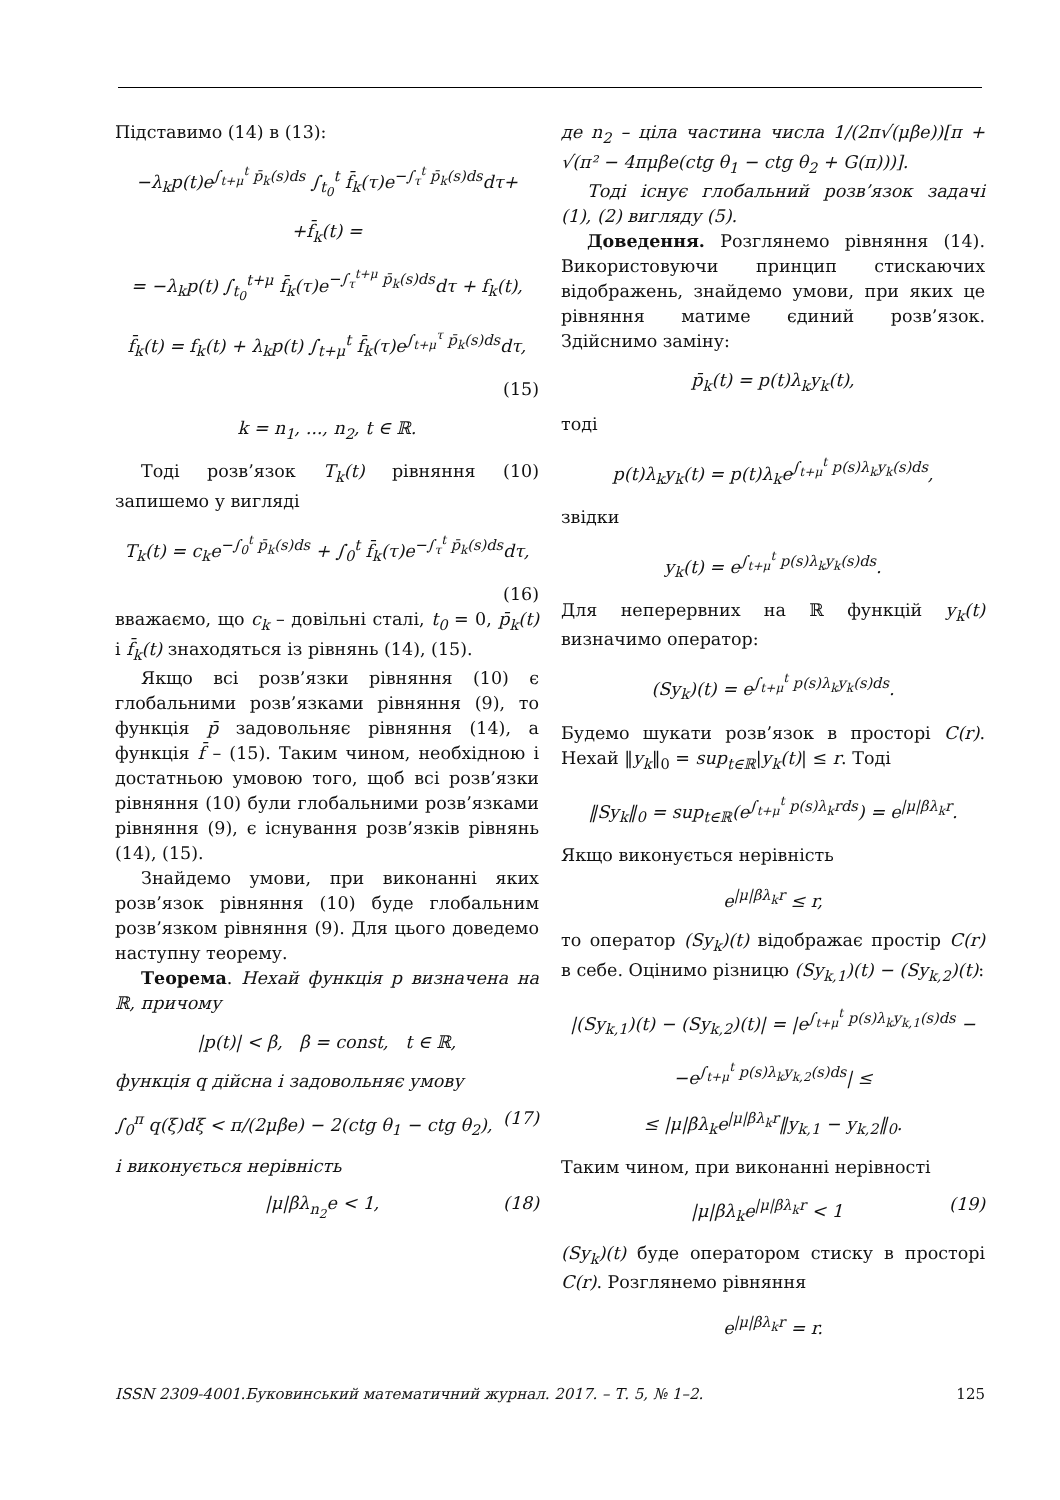Підставимо (14) в (13):
−λ<sub>k</sub>p(t)e<sup>∫<sub>t+μ</sub><sup>t</sup> p̄<sub>k</sub>(s)ds</sup> ∫<sub>t<sub>0</sub></sub><sup>t</sup> f̄<sub>k</sub>(τ)e<sup>−∫<sub>τ</sub><sup>t</sup> p̄<sub>k</sub>(s)ds</sup>dτ+
+f̄<sub>k</sub>(t) =
= −λ<sub>k</sub>p(t) ∫<sub>t<sub>0</sub></sub><sup>t+μ</sup> f̄<sub>k</sub>(τ)e<sup>−∫<sub>τ</sub><sup>t+μ</sup> p̄<sub>k</sub>(s)ds</sup>dτ + f<sub>k</sub>(t),
f̄<sub>k</sub>(t) = f<sub>k</sub>(t) + λ<sub>k</sub>p(t) ∫<sub>t+μ</sub><sup>t</sup> f̄<sub>k</sub>(τ)e<sup>∫<sub>t+μ</sub><sup>τ</sup> p̄<sub>k</sub>(s)ds</sup>dτ,
(15)
k = n<sub>1</sub>, ..., n<sub>2</sub>, t ∈ ℝ.
Тоді розв’язок T<sub>k</sub>(t) рівняння (10) запишемо у вигляді
T<sub>k</sub>(t) = c<sub>k</sub>e<sup>−∫<sub>0</sub><sup>t</sup> p̄<sub>k</sub>(s)ds</sup> + ∫<sub>0</sub><sup>t</sup> f̄<sub>k</sub>(τ)e<sup>−∫<sub>τ</sub><sup>t</sup> p̄<sub>k</sub>(s)ds</sup>dτ,
(16)
вважаємо, що c<sub>k</sub> – довільні сталі, t<sub>0</sub> = 0, p̄<sub>k</sub>(t) і f̄<sub>k</sub>(t) знаходяться із рівнянь (14), (15).
Якщо всі розв’язки рівняння (10) є глобальними розв’язками рівняння (9), то функція p̄ задовольняє рівняння (14), а функція f̄ – (15). Таким чином, необхідною і достатньою умовою того, щоб всі розв’язки рівняння (10) були глобальними розв’язками рівняння (9), є існування розв’язків рівнянь (14), (15).
Знайдемо умови, при виконанні яких розв’язок рівняння (10) буде глобальним розв’язком рівняння (9). Для цього доведемо наступну теорему.
Теорема. Нехай функція p визначена на ℝ, причому
|p(t)| < β, β = const, t ∈ ℝ,
функція q дійсна і задовольняє умову
∫<sub>0</sub><sup>π</sup> q(ξ)dξ < π/(2μβe) − 2(ctg θ<sub>1</sub> − ctg θ<sub>2</sub>), (17)
і виконується нерівність
|μ|βλ<sub>n<sub>2</sub></sub>e < 1, (18)
де n<sub>2</sub> – ціла частина числа 1/(2π√(μβe))[π + √(π² − 4πμβe(ctg θ<sub>1</sub> − ctg θ<sub>2</sub> + G(π)))].
Тоді існує глобальний розв’язок задачі (1), (2) вигляду (5).
Доведення. Розглянемо рівняння (14). Використовуючи принцип стискаючих відображень, знайдемо умови, при яких це рівняння матиме єдиний розв’язок. Здійснимо заміну:
p̄<sub>k</sub>(t) = p(t)λ<sub>k</sub>y<sub>k</sub>(t),
тоді
p(t)λ<sub>k</sub>y<sub>k</sub>(t) = p(t)λ<sub>k</sub>e<sup>∫<sub>t+μ</sub><sup>t</sup> p(s)λ<sub>k</sub>y<sub>k</sub>(s)ds</sup>,
звідки
y<sub>k</sub>(t) = e<sup>∫<sub>t+μ</sub><sup>t</sup> p(s)λ<sub>k</sub>y<sub>k</sub>(s)ds</sup>.
Для неперервних на ℝ функцій y<sub>k</sub>(t) визначимо оператор:
(Sy<sub>k</sub>)(t) = e<sup>∫<sub>t+μ</sub><sup>t</sup> p(s)λ<sub>k</sub>y<sub>k</sub>(s)ds</sup>.
Будемо шукати розв’язок в просторі C(r). Нехай ‖y<sub>k</sub>‖<sub>0</sub> = sup<sub>t∈ℝ</sub>|y<sub>k</sub>(t)| ≤ r. Тоді
‖Sy<sub>k</sub>‖<sub>0</sub> = sup<sub>t∈ℝ</sub>(e<sup>∫<sub>t+μ</sub><sup>t</sup> p(s)λ<sub>k</sub>rds</sup>) = e<sup>|μ|βλ<sub>k</sub>r</sup>.
Якщо виконується нерівність
e<sup>|μ|βλ<sub>k</sub>r</sup> ≤ r,
то оператор (Sy<sub>k</sub>)(t) відображає простір C(r) в себе. Оцінимо різницю (Sy<sub>k,1</sub>)(t) − (Sy<sub>k,2</sub>)(t):
|(Sy<sub>k,1</sub>)(t) − (Sy<sub>k,2</sub>)(t)| = |e<sup>∫<sub>t+μ</sub><sup>t</sup> p(s)λ<sub>k</sub>y<sub>k,1</sub>(s)ds</sup> −
−e<sup>∫<sub>t+μ</sub><sup>t</sup> p(s)λ<sub>k</sub>y<sub>k,2</sub>(s)ds</sup>| ≤
≤ |μ|βλ<sub>k</sub>e<sup>|μ|βλ<sub>k</sub>r</sup>‖y<sub>k,1</sub> − y<sub>k,2</sub>‖<sub>0</sub>.
Таким чином, при виконанні нерівності
|μ|βλ<sub>k</sub>e<sup>|μ|βλ<sub>k</sub>r</sup> < 1 (19)
(Sy<sub>k</sub>)(t) буде оператором стиску в просторі C(r). Розглянемо рівняння
e<sup>|μ|βλ<sub>k</sub>r</sup> = r.
ISSN 2309-4001.Буковинський математичний журнал. 2017. – Т. 5, № 1–2. 125